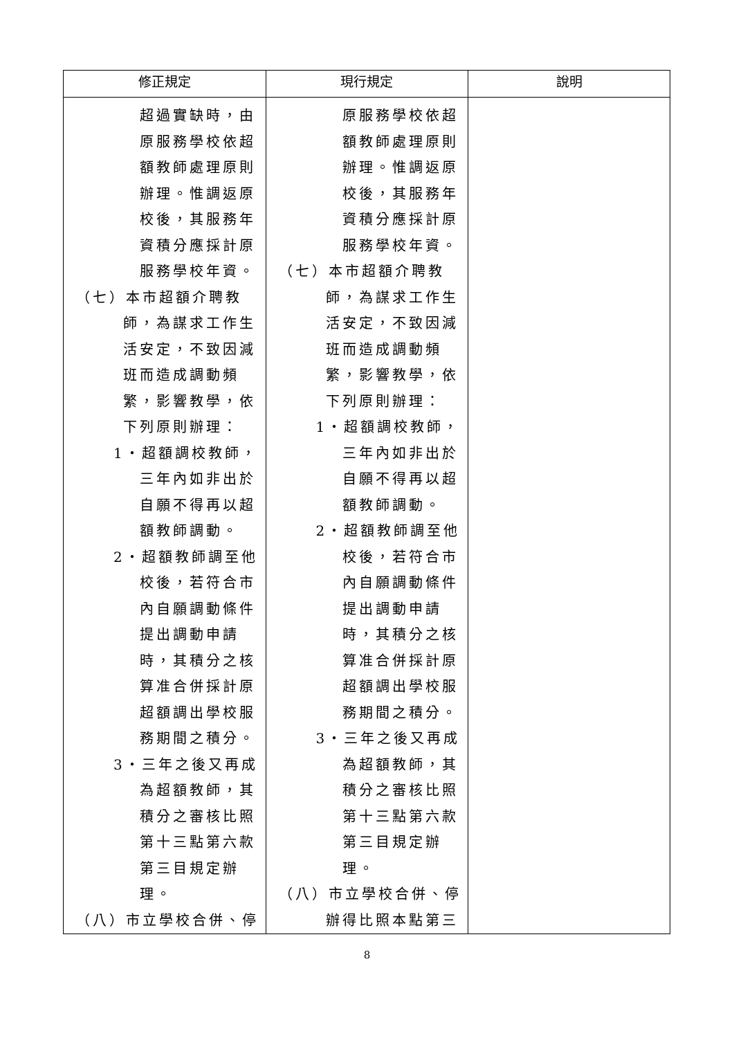| 修正規定 | 現行規定 | 說明 |
| --- | --- | --- |
| 超過實缺時，由 原服務學校依超 額教師處理原則 辦理。惟調返原 校後，其服務年 資積分應採計原 服務學校年資。 （七）本市超額介聘教 師，為謀求工作生 活安定，不致因減 班而造成調動頻 繁，影響教學，依 下列原則辦理： 1‧超額調校教師， 三年內如非出於 自願不得再以超 額教師調動。 2‧超額教師調至他 校後，若符合市 內自願調動條件 提出調動申請 時，其積分之核 算准合併採計原 超額調出學校服 務期間之積分。 3‧三年之後又再成 為超額教師，其 積分之審核比照 第十三點第六款 第三目規定辦 理。 （八）市立學校合併、停 | 原服務學校依超 額教師處理原則 辦理。惟調返原 校後，其服務年 資積分應採計原 服務學校年資。 （七）本市超額介聘教 師，為謀求工作生 活安定，不致因減 班而造成調動頻 繁，影響教學，依 下列原則辦理： 1‧超額調校教師， 三年內如非出於 自願不得再以超 額教師調動。 2‧超額教師調至他 校後，若符合市 內自願調動條件 提出調動申請 時，其積分之核 算准合併採計原 超額調出學校服 務期間之積分。 3‧三年之後又再成 為超額教師，其 積分之審核比照 第十三點第六款 第三目規定辦 理。 （八）市立學校合併、停 辦得比照本點第三 | |
8